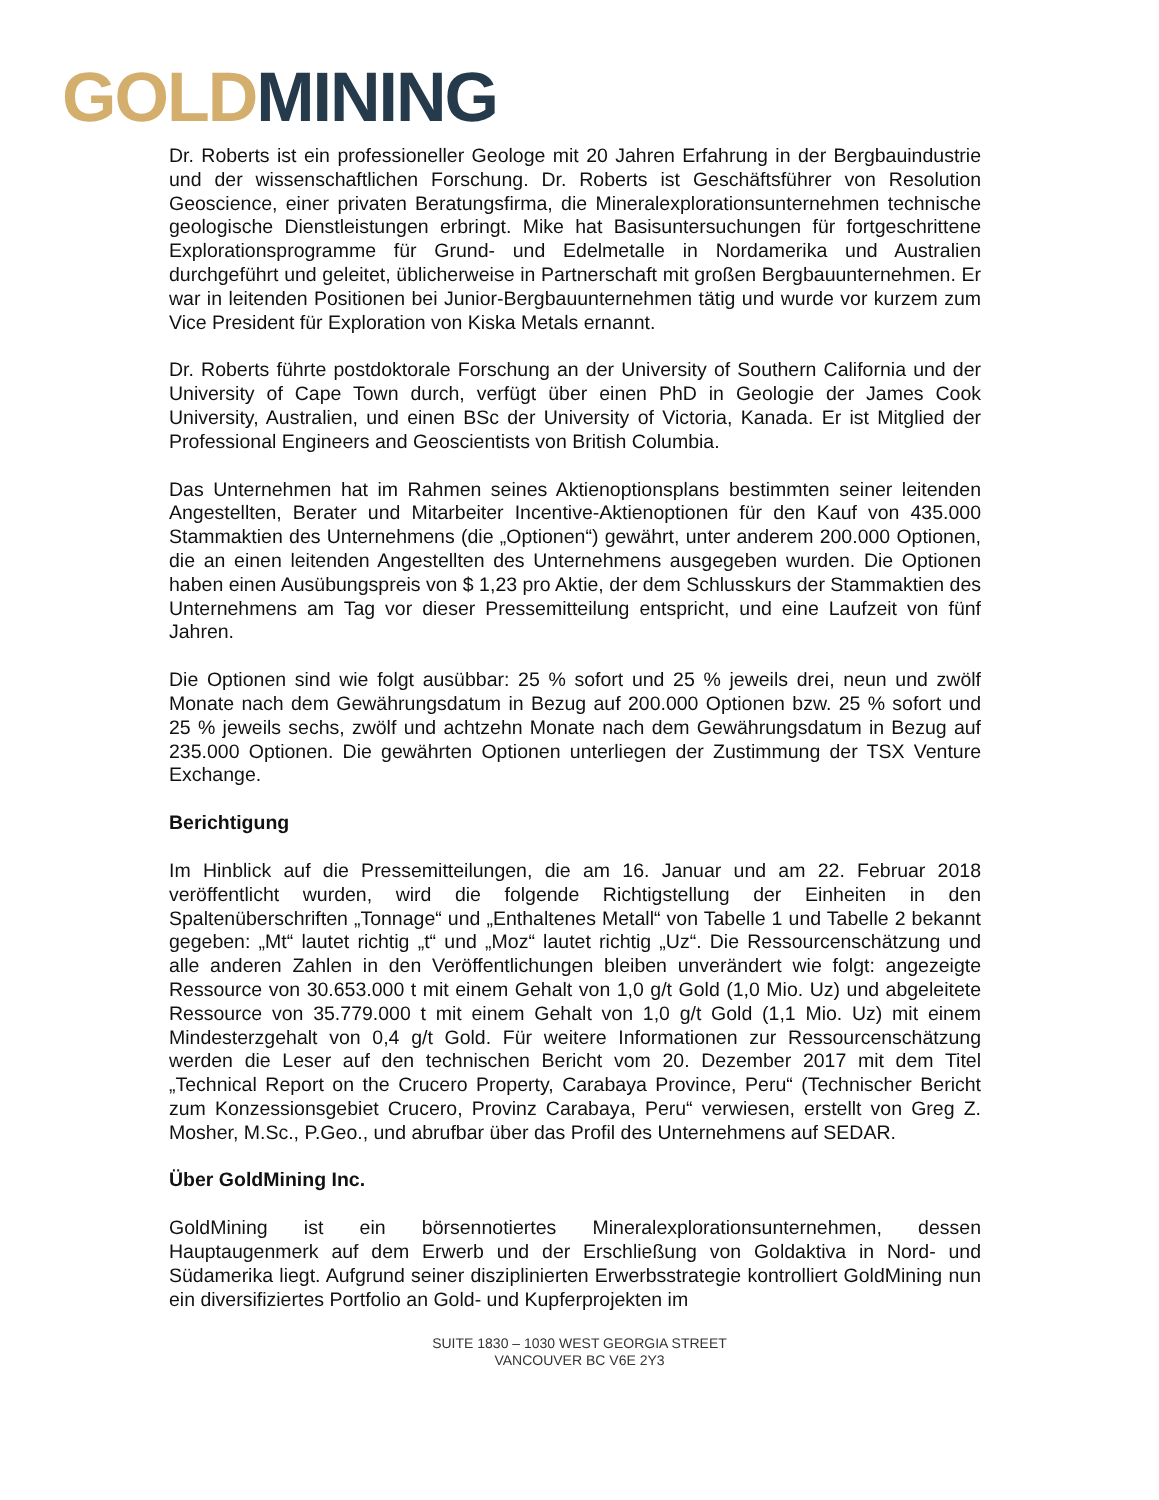GOLD MINING
Dr. Roberts ist ein professioneller Geologe mit 20 Jahren Erfahrung in der Bergbauindustrie und der wissenschaftlichen Forschung. Dr. Roberts ist Geschäftsführer von Resolution Geoscience, einer privaten Beratungsfirma, die Mineralexplorationsunternehmen technische geologische Dienstleistungen erbringt. Mike hat Basisuntersuchungen für fortgeschrittene Explorationsprogramme für Grund- und Edelmetalle in Nordamerika und Australien durchgeführt und geleitet, üblicherweise in Partnerschaft mit großen Bergbauunternehmen. Er war in leitenden Positionen bei Junior-Bergbauunternehmen tätig und wurde vor kurzem zum Vice President für Exploration von Kiska Metals ernannt.
Dr. Roberts führte postdoktorale Forschung an der University of Southern California und der University of Cape Town durch, verfügt über einen PhD in Geologie der James Cook University, Australien, und einen BSc der University of Victoria, Kanada. Er ist Mitglied der Professional Engineers and Geoscientists von British Columbia.
Das Unternehmen hat im Rahmen seines Aktienoptionsplans bestimmten seiner leitenden Angestellten, Berater und Mitarbeiter Incentive-Aktienoptionen für den Kauf von 435.000 Stammaktien des Unternehmens (die „Optionen“) gewährt, unter anderem 200.000 Optionen, die an einen leitenden Angestellten des Unternehmens ausgegeben wurden. Die Optionen haben einen Ausübungspreis von $ 1,23 pro Aktie, der dem Schlusskurs der Stammaktien des Unternehmens am Tag vor dieser Pressemitteilung entspricht, und eine Laufzeit von fünf Jahren.
Die Optionen sind wie folgt ausübbar: 25 % sofort und 25 % jeweils drei, neun und zwölf Monate nach dem Gewährungsdatum in Bezug auf 200.000 Optionen bzw. 25 % sofort und 25 % jeweils sechs, zwölf und achtzehn Monate nach dem Gewährungsdatum in Bezug auf 235.000 Optionen. Die gewährten Optionen unterliegen der Zustimmung der TSX Venture Exchange.
Berichtigung
Im Hinblick auf die Pressemitteilungen, die am 16. Januar und am 22. Februar 2018 veröffentlicht wurden, wird die folgende Richtigstellung der Einheiten in den Spaltenüberschriften „Tonnage“ und „Enthaltenes Metall“ von Tabelle 1 und Tabelle 2 bekannt gegeben: „Mt“ lautet richtig „t“ und „Moz“ lautet richtig „Uz“. Die Ressourcenschätzung und alle anderen Zahlen in den Veröffentlichungen bleiben unverändert wie folgt: angezeigte Ressource von 30.653.000 t mit einem Gehalt von 1,0 g/t Gold (1,0 Mio. Uz) und abgeleitete Ressource von 35.779.000 t mit einem Gehalt von 1,0 g/t Gold (1,1 Mio. Uz) mit einem Mindesterzgehalt von 0,4 g/t Gold. Für weitere Informationen zur Ressourcenschätzung werden die Leser auf den technischen Bericht vom 20. Dezember 2017 mit dem Titel „Technical Report on the Crucero Property, Carabaya Province, Peru“ (Technischer Bericht zum Konzessionsgebiet Crucero, Provinz Carabaya, Peru“ verwiesen, erstellt von Greg Z. Mosher, M.Sc., P.Geo., und abrufbar über das Profil des Unternehmens auf SEDAR.
Über GoldMining Inc.
GoldMining ist ein börsennotiertes Mineralexplorationsunternehmen, dessen Hauptaugenmerk auf dem Erwerb und der Erschließung von Goldaktiva in Nord- und Südamerika liegt. Aufgrund seiner disziplinierten Erwerbsstrategie kontrolliert GoldMining nun ein diversifiziertes Portfolio an Gold- und Kupferprojekten im
SUITE 1830 – 1030 WEST GEORGIA STREET
VANCOUVER BC V6E 2Y3